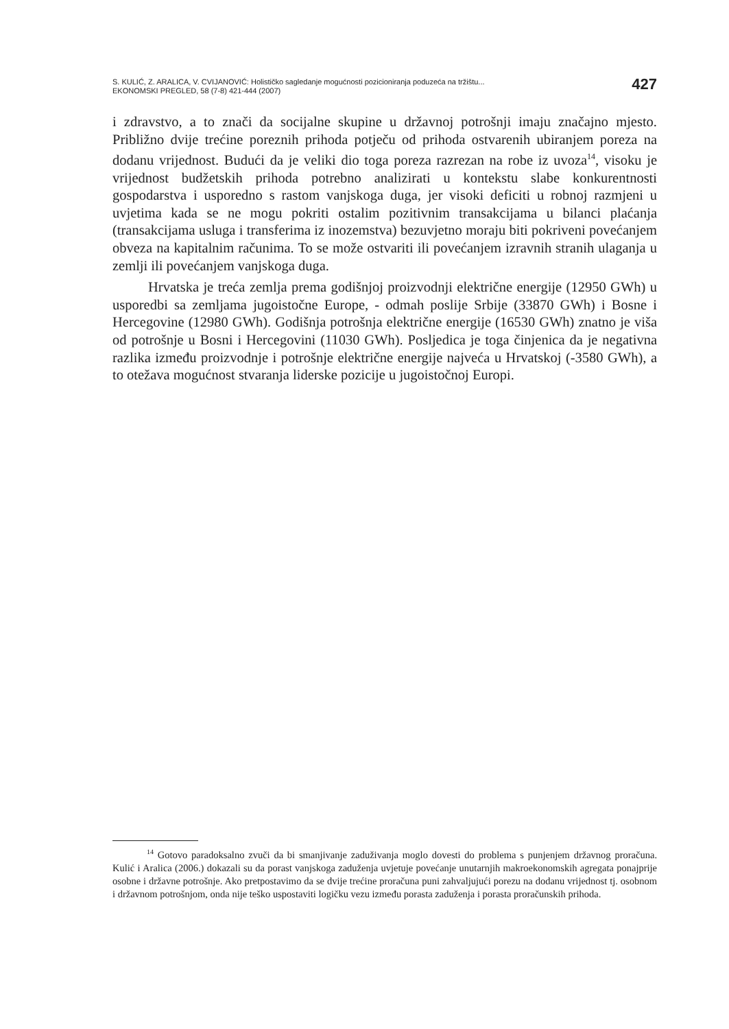S. KULIĆ, Z. ARALICA, V. CVIJANOVIĆ: Holističko sagledanje mogućnosti pozicioniranja poduzeća na tržištu...
EKONOMSKI PREGLED, 58 (7-8) 421-444 (2007)
427
i zdravstvo, a to znači da socijalne skupine u državnoj potrošnji imaju značajno mjesto. Približno dvije trećine poreznih prihoda potječu od prihoda ostvarenih ubiranjem poreza na dodanu vrijednost. Budući da je veliki dio toga poreza razrezan na robe iz uvoza<sup>14</sup>, visoku je vrijednost budžetskih prihoda potrebno analizirati u kontekstu slabe konkurentnosti gospodarstva i usporedno s rastom vanjskoga duga, jer visoki deficiti u robnoj razmjeni u uvjetima kada se ne mogu pokriti ostalim pozitivnim transakcijama u bilanci plaćanja (transakcijama usluga i transferima iz inozemstva) bezuvjetno moraju biti pokriveni povećanjem obveza na kapitalnim računima. To se može ostvariti ili povećanjem izravnih stranih ulaganja u zemlji ili povećanjem vanjskoga duga.
Hrvatska je treća zemlja prema godišnjoj proizvodnji električne energije (12950 GWh) u usporedbi sa zemljama jugoistočne Europe, - odmah poslije Srbije (33870 GWh) i Bosne i Hercegovine (12980 GWh). Godišnja potrošnja električne energije (16530 GWh) znatno je viša od potrošnje u Bosni i Hercegovini (11030 GWh). Posljedica je toga činjenica da je negativna razlika između proizvodnje i potrošnje električne energije najveća u Hrvatskoj (-3580 GWh), a to otežava mogućnost stvaranja liderske pozicije u jugoistočnoj Europi.
<sup>14</sup> Gotovo paradoksalno zvuči da bi smanjivanje zaduživanja moglo dovesti do problema s punjenjem državnog proračuna. Kulić i Aralica (2006.) dokazali su da porast vanjskoga zaduženja uvjetuje povećanje unutarnjih makroekonomskih agregata ponajprije osobne i državne potrošnje. Ako pretpostavimo da se dvije trećine proračuna puni zahvaljujući porezu na dodanu vrijednost tj. osobnom i državnom potrošnjom, onda nije teško uspostaviti logičku vezu između porasta zaduženja i porasta proračunskih prihoda.